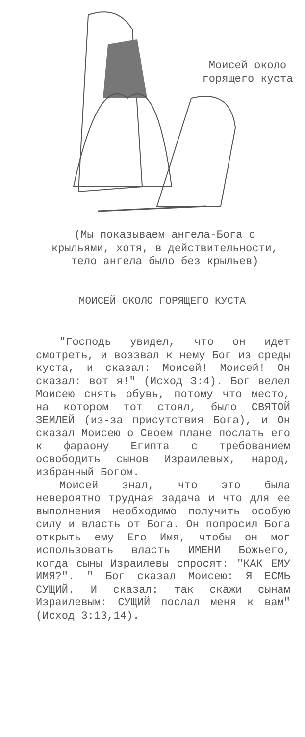Моисей около горящего куста
(Мы показываем ангела-Бога с крыльями, хотя, в действительности, тело ангела было без крыльев)
МОИСЕЙ ОКОЛО ГОРЯЩЕГО КУСТА
"Господь увидел, что он идет смотреть, и воззвал к нему Бог из среды куста, и сказал: Моисей! Моисей! Он сказал: вот я!" (Исход 3:4). Бог велел Моисею снять обувь, потому что место, на котором тот стоял, было СВЯТОЙ ЗЕМЛЕЙ (из-за присутствия Бога), и Он сказал Моисею о Своем плане послать его к фараону Египта с требованием освободить сынов Израилевых, народ, избранный Богом.
Моисей знал, что это была невероятно трудная задача и что для ее выполнения необходимо получить особую силу и власть от Бога. Он попросил Бога открыть ему Его Имя, чтобы он мог использовать власть ИМЕНИ Божьего, когда сыны Израилевы спросят: "КАК ЕМУ ИМЯ?". " Бог сказал Моисею: Я ЕСМЬ СУЩИЙ. И сказал: так скажи сынам Израилевым: СУЩИЙ послал меня к вам" (Исход 3:13,14).